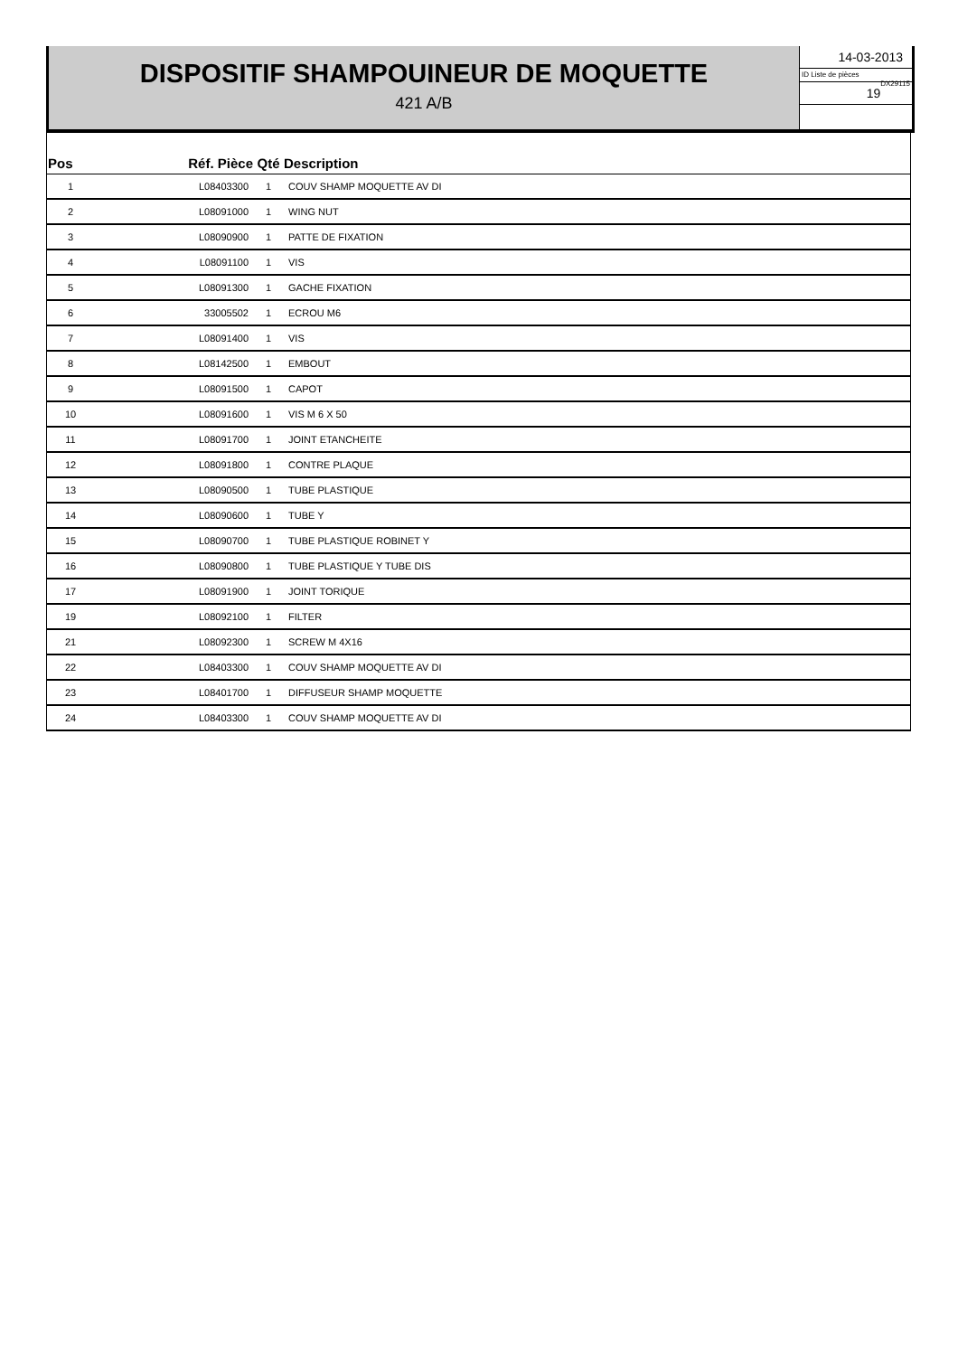DISPOSITIF SHAMPOUINEUR DE MOQUETTE
421 A/B
14-03-2013
ID Liste de pièces
DX29115
19
| Pos | Réf. Pièce | Qté | Description |
| --- | --- | --- | --- |
| 1 | L08403300 | 1 | COUV SHAMP MOQUETTE AV DI |
| 2 | L08091000 | 1 | WING NUT |
| 3 | L08090900 | 1 | PATTE DE FIXATION |
| 4 | L08091100 | 1 | VIS |
| 5 | L08091300 | 1 | GACHE FIXATION |
| 6 | 33005502 | 1 | ECROU M6 |
| 7 | L08091400 | 1 | VIS |
| 8 | L08142500 | 1 | EMBOUT |
| 9 | L08091500 | 1 | CAPOT |
| 10 | L08091600 | 1 | VIS M 6 X 50 |
| 11 | L08091700 | 1 | JOINT ETANCHEITE |
| 12 | L08091800 | 1 | CONTRE PLAQUE |
| 13 | L08090500 | 1 | TUBE PLASTIQUE |
| 14 | L08090600 | 1 | TUBE Y |
| 15 | L08090700 | 1 | TUBE PLASTIQUE ROBINET Y |
| 16 | L08090800 | 1 | TUBE PLASTIQUE Y TUBE DIS |
| 17 | L08091900 | 1 | JOINT TORIQUE |
| 19 | L08092100 | 1 | FILTER |
| 21 | L08092300 | 1 | SCREW M 4X16 |
| 22 | L08403300 | 1 | COUV SHAMP MOQUETTE AV DI |
| 23 | L08401700 | 1 | DIFFUSEUR SHAMP MOQUETTE |
| 24 | L08403300 | 1 | COUV SHAMP MOQUETTE AV DI |